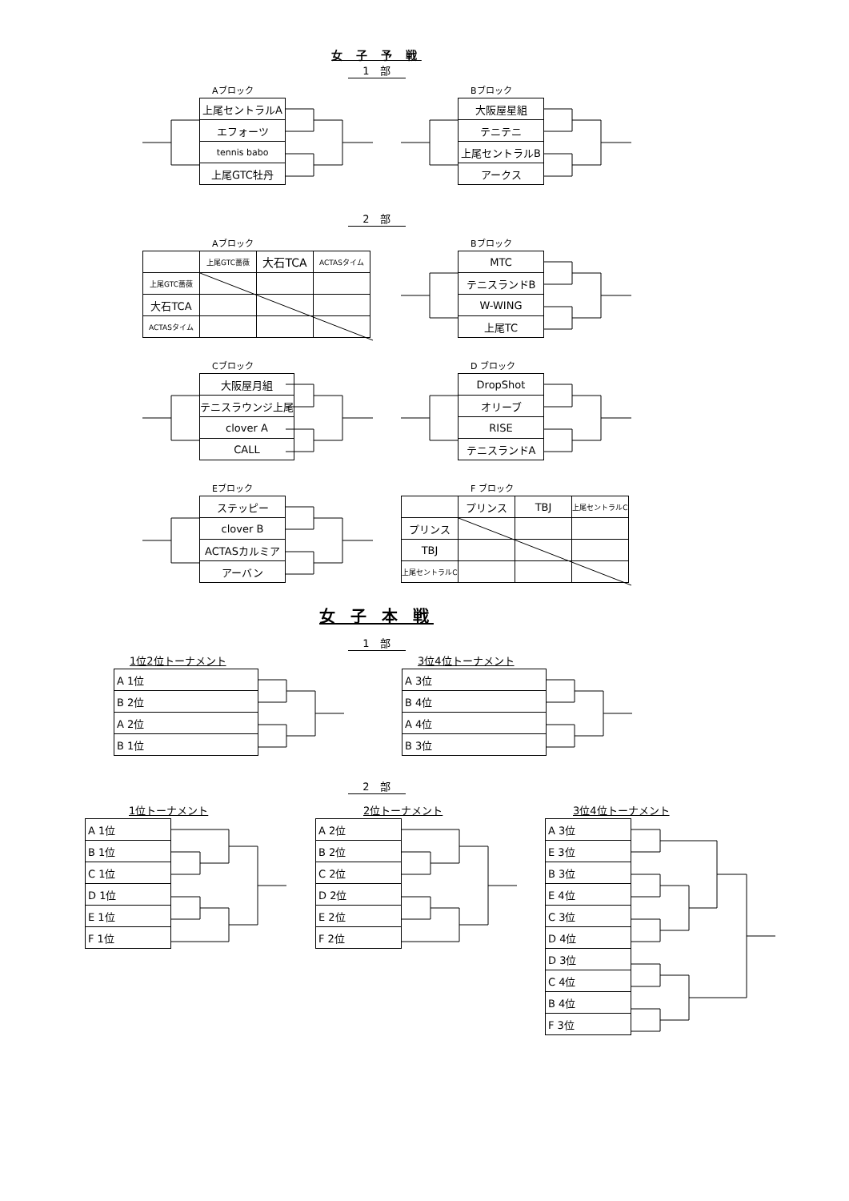女 子 予 戦
1　部
Aブロック
| 上尾セントラルA |
| エフォーツ |
| tennis babo |
| 上尾GTC牡丹 |
Bブロック
| 大阪屋星組 |
| テニテニ |
| 上尾セントラルB |
| アークス |
2　部
Aブロック
| | 上尾GTC薔薇 | 大石TCA | ACTASタイム |
| 上尾GTC薔薇 | | | |
| 大石TCA | | | |
| ACTASタイム | | | |
Bブロック
| MTC |
| テニスランドB |
| W-WING |
| 上尾TC |
Cブロック
| 大阪屋月組 |
| テニスラウンジ上尾 |
| clover A |
| CALL |
D ブロック
| DropShot |
| オリーブ |
| RISE |
| テニスランドA |
Eブロック
| ステッピー |
| clover B |
| ACTASカルミア |
| アーバン |
F ブロック
| | プリンス | TBJ | 上尾セントラルC |
| プリンス | | | |
| TBJ | | | |
| 上尾セントラルC | | | |
女 子 本 戦
1　部
1位2位トーナメント
| A 1位 |
| B 2位 |
| A 2位 |
| B 1位 |
3位4位トーナメント
| A 3位 |
| B 4位 |
| A 4位 |
| B 3位 |
2　部
1位トーナメント
| A 1位 |
| B 1位 |
| C 1位 |
| D 1位 |
| E 1位 |
| F 1位 |
2位トーナメント
| A 2位 |
| B 2位 |
| C 2位 |
| D 2位 |
| E 2位 |
| F 2位 |
3位4位トーナメント
| A 3位 |
| E 3位 |
| B 3位 |
| E 4位 |
| C 3位 |
| D 4位 |
| D 3位 |
| C 4位 |
| B 4位 |
| F 3位 |